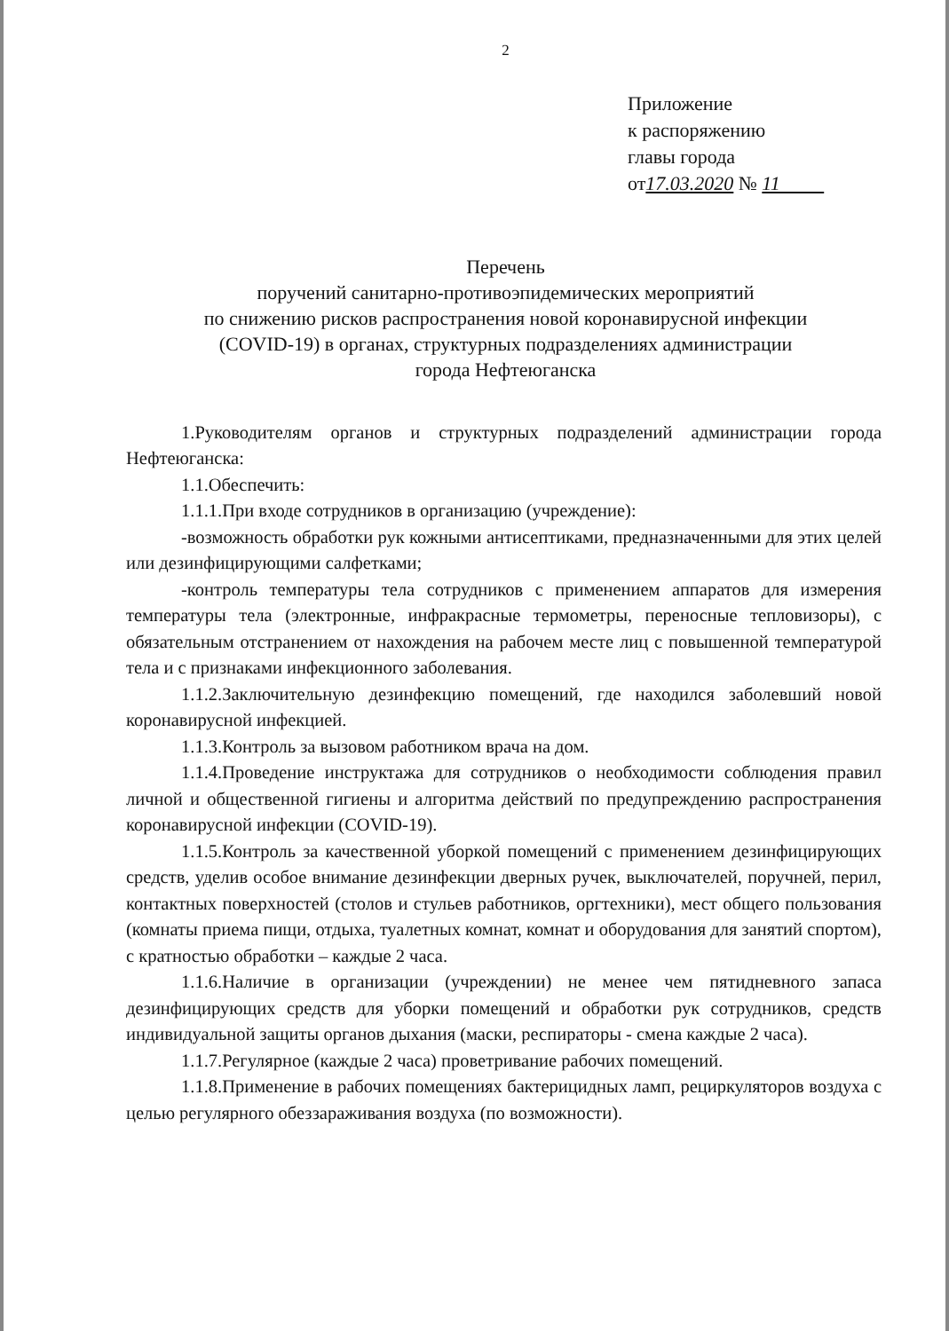2
Приложение
к распоряжению
главы города
от17.03.2020 № 11
Перечень
поручений санитарно-противоэпидемических мероприятий
по снижению рисков распространения новой коронавирусной инфекции
(COVID-19) в органах, структурных подразделениях администрации
города Нефтеюганска
1.Руководителям органов и структурных подразделений администрации города Нефтеюганска:
1.1.Обеспечить:
1.1.1.При входе сотрудников в организацию (учреждение):
-возможность обработки рук кожными антисептиками, предназначенными для этих целей или дезинфицирующими салфетками;
-контроль температуры тела сотрудников с применением аппаратов для измерения температуры тела (электронные, инфракрасные термометры, переносные тепловизоры), с обязательным отстранением от нахождения на рабочем месте лиц с повышенной температурой тела и с признаками инфекционного заболевания.
1.1.2.Заключительную дезинфекцию помещений, где находился заболевший новой коронавирусной инфекцией.
1.1.3.Контроль за вызовом работником врача на дом.
1.1.4.Проведение инструктажа для сотрудников о необходимости соблюдения правил личной и общественной гигиены и алгоритма действий по предупреждению распространения коронавирусной инфекции (COVID-19).
1.1.5.Контроль за качественной уборкой помещений с применением дезинфицирующих средств, уделив особое внимание дезинфекции дверных ручек, выключателей, поручней, перил, контактных поверхностей (столов и стульев работников, оргтехники), мест общего пользования (комнаты приема пищи, отдыха, туалетных комнат, комнат и оборудования для занятий спортом), с кратностью обработки – каждые 2 часа.
1.1.6.Наличие в организации (учреждении) не менее чем пятидневного запаса дезинфицирующих средств для уборки помещений и обработки рук сотрудников, средств индивидуальной защиты органов дыхания (маски, респираторы - смена каждые 2 часа).
1.1.7.Регулярное (каждые 2 часа) проветривание рабочих помещений.
1.1.8.Применение в рабочих помещениях бактерицидных ламп, рециркуляторов воздуха с целью регулярного обеззараживания воздуха (по возможности).